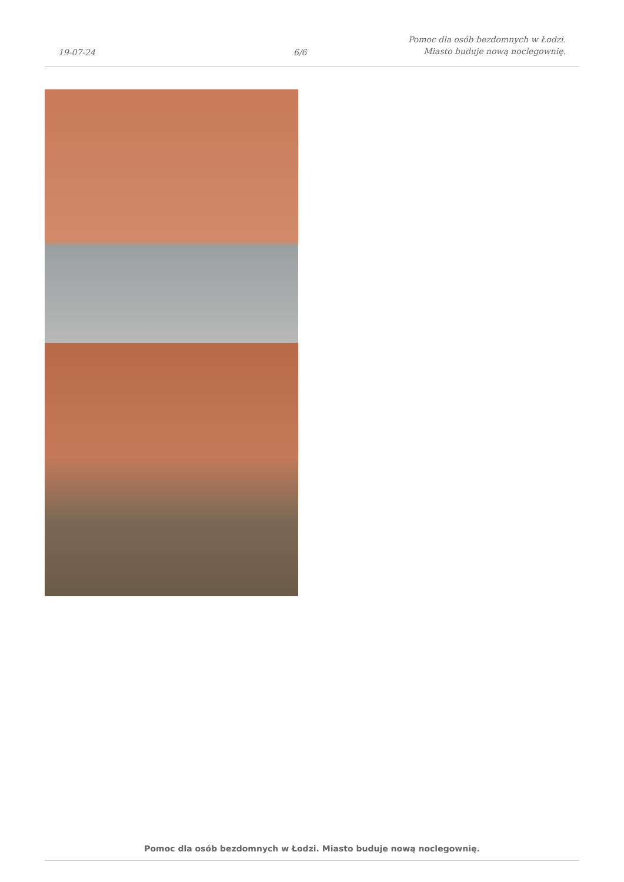19-07-24
6/6
Pomoc dla osób bezdomnych w Łodzi.
Miasto buduje nową noclegownię.
Pomoc dla osób bezdomnych w Łodzi. Miasto buduje nową noclegownię.